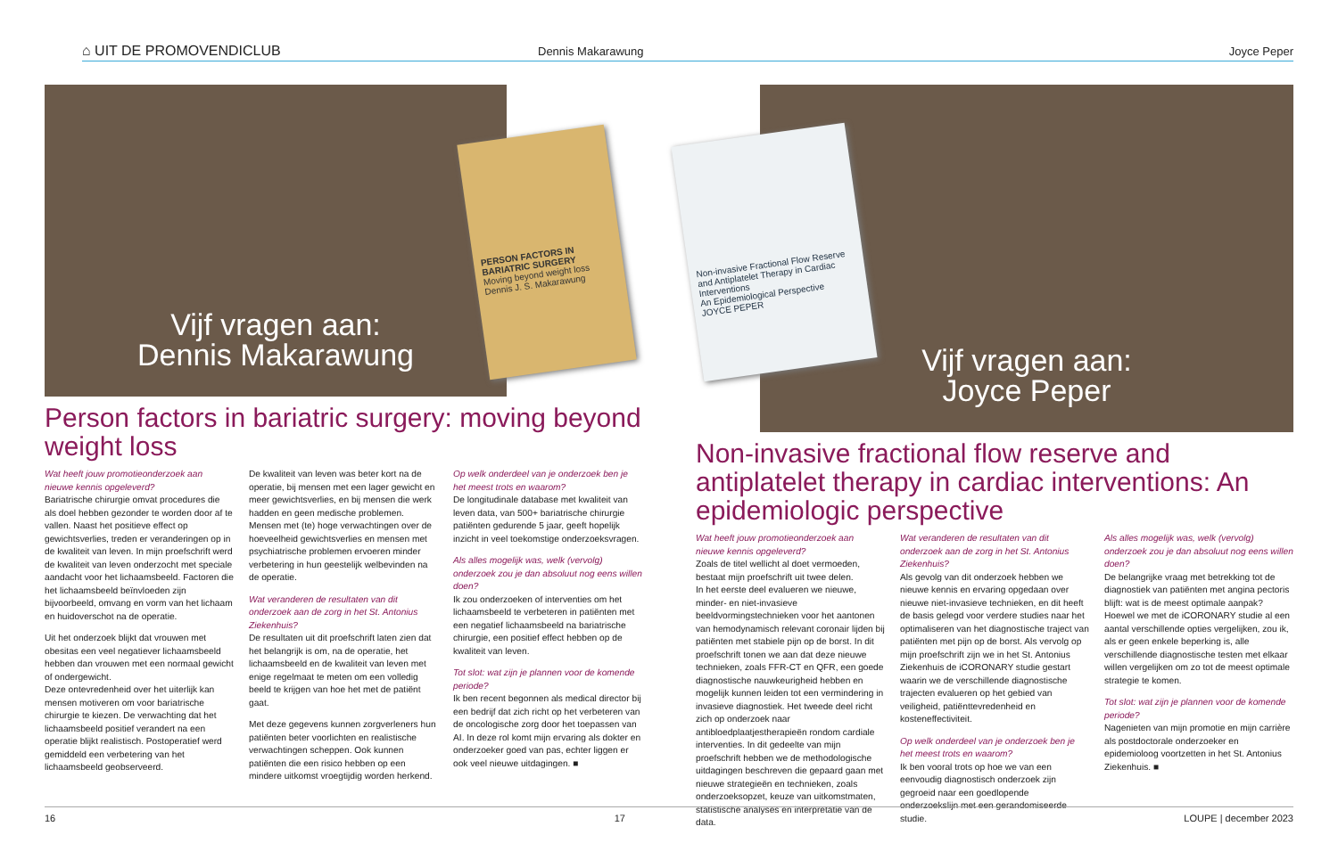⌂ UIT DE PROMOVENDICLUB Dennis Makarawung Joyce Peper
Vijf vragen aan:
Dennis Makarawung
PERSON FACTORS IN BARIATRIC SURGERY
Moving beyond weight loss
Dennis J. S. Makarawung
Person factors in bariatric surgery: moving beyond weight loss
Wat heeft jouw promotieonderzoek aan nieuwe kennis opgeleverd?
Bariatrische chirurgie omvat procedures die als doel hebben gezonder te worden door af te vallen. Naast het positieve effect op gewichtsverlies, treden er veranderingen op in de kwaliteit van leven. In mijn proefschrift werd de kwaliteit van leven onderzocht met speciale aandacht voor het lichaamsbeeld. Factoren die het lichaamsbeeld beïnvloeden zijn bijvoorbeeld, omvang en vorm van het lichaam en huidoverschot na de operatie.
Uit het onderzoek blijkt dat vrouwen met obesitas een veel negatiever lichaamsbeeld hebben dan vrouwen met een normaal gewicht of ondergewicht.
Deze ontevredenheid over het uiterlijk kan mensen motiveren om voor bariatrische chirurgie te kiezen. De verwachting dat het lichaamsbeeld positief verandert na een operatie blijkt realistisch. Postoperatief werd gemiddeld een verbetering van het lichaamsbeeld geobserveerd.
De kwaliteit van leven was beter kort na de operatie, bij mensen met een lager gewicht en meer gewichtsverlies, en bij mensen die werk hadden en geen medische problemen. Mensen met (te) hoge verwachtingen over de hoeveelheid gewichtsverlies en mensen met psychiatrische problemen ervoeren minder verbetering in hun geestelijk welbevinden na de operatie.
Wat veranderen de resultaten van dit onderzoek aan de zorg in het St. Antonius Ziekenhuis?
De resultaten uit dit proefschrift laten zien dat het belangrijk is om, na de operatie, het lichaamsbeeld en de kwaliteit van leven met enige regelmaat te meten om een volledig beeld te krijgen van hoe het met de patiënt gaat.
Met deze gegevens kunnen zorgverleners hun patiënten beter voorlichten en realistische verwachtingen scheppen. Ook kunnen patiënten die een risico hebben op een mindere uitkomst vroegtijdig worden herkend.
Op welk onderdeel van je onderzoek ben je het meest trots en waarom?
De longitudinale database met kwaliteit van leven data, van 500+ bariatrische chirurgie patiënten gedurende 5 jaar, geeft hopelijk inzicht in veel toekomstige onderzoeksvragen.
Als alles mogelijk was, welk (vervolg) onderzoek zou je dan absoluut nog eens willen doen?
Ik zou onderzoeken of interventies om het lichaamsbeeld te verbeteren in patiënten met een negatief lichaamsbeeld na bariatrische chirurgie, een positief effect hebben op de kwaliteit van leven.
Tot slot: wat zijn je plannen voor de komende periode?
Ik ben recent begonnen als medical director bij een bedrijf dat zich richt op het verbeteren van de oncologische zorg door het toepassen van AI. In deze rol komt mijn ervaring als dokter en onderzoeker goed van pas, echter liggen er ook veel nieuwe uitdagingen. ■
Vijf vragen aan:
Joyce Peper
Non-invasive Fractional Flow Reserve and Antiplatelet Therapy in Cardiac Interventions
An Epidemiological Perspective
JOYCE PEPER
Non-invasive fractional flow reserve and antiplatelet therapy in cardiac interventions: An epidemiologic perspective
Wat heeft jouw promotieonderzoek aan nieuwe kennis opgeleverd?
Zoals de titel wellicht al doet vermoeden, bestaat mijn proefschrift uit twee delen.
In het eerste deel evalueren we nieuwe, minder- en niet-invasieve beeldvormingstechnieken voor het aantonen van hemodynamisch relevant coronair lijden bij patiënten met stabiele pijn op de borst. In dit proefschrift tonen we aan dat deze nieuwe technieken, zoals FFR-CT en QFR, een goede diagnostische nauwkeurigheid hebben en mogelijk kunnen leiden tot een vermindering in invasieve diagnostiek. Het tweede deel richt zich op onderzoek naar antibloedplaatjestherapieën rondom cardiale interventies. In dit gedeelte van mijn proefschrift hebben we de methodologische uitdagingen beschreven die gepaard gaan met nieuwe strategieën en technieken, zoals onderzoeksopzet, keuze van uitkomstmaten, statistische analyses en interpretatie van de data.
Wat veranderen de resultaten van dit onderzoek aan de zorg in het St. Antonius Ziekenhuis?
Als gevolg van dit onderzoek hebben we nieuwe kennis en ervaring opgedaan over nieuwe niet-invasieve technieken, en dit heeft de basis gelegd voor verdere studies naar het optimaliseren van het diagnostische traject van patiënten met pijn op de borst. Als vervolg op mijn proefschrift zijn we in het St. Antonius Ziekenhuis de iCORONARY studie gestart waarin we de verschillende diagnostische trajecten evalueren op het gebied van veiligheid, patiënttevredenheid en kosteneffectiviteit.
Op welk onderdeel van je onderzoek ben je het meest trots en waarom?
Ik ben vooral trots op hoe we van een eenvoudig diagnostisch onderzoek zijn gegroeid naar een goedlopende onderzoekslijn met een gerandomiseerde studie.
Als alles mogelijk was, welk (vervolg) onderzoek zou je dan absoluut nog eens willen doen?
De belangrijke vraag met betrekking tot de diagnostiek van patiënten met angina pectoris blijft: wat is de meest optimale aanpak? Hoewel we met de iCORONARY studie al een aantal verschillende opties vergelijken, zou ik, als er geen enkele beperking is, alle verschillende diagnostische testen met elkaar willen vergelijken om zo tot de meest optimale strategie te komen.
Tot slot: wat zijn je plannen voor de komende periode?
Nagenieten van mijn promotie en mijn carrière als postdoctorale onderzoeker en epidemioloog voortzetten in het St. Antonius Ziekenhuis. ■
16 17 LOUPE | december 2023